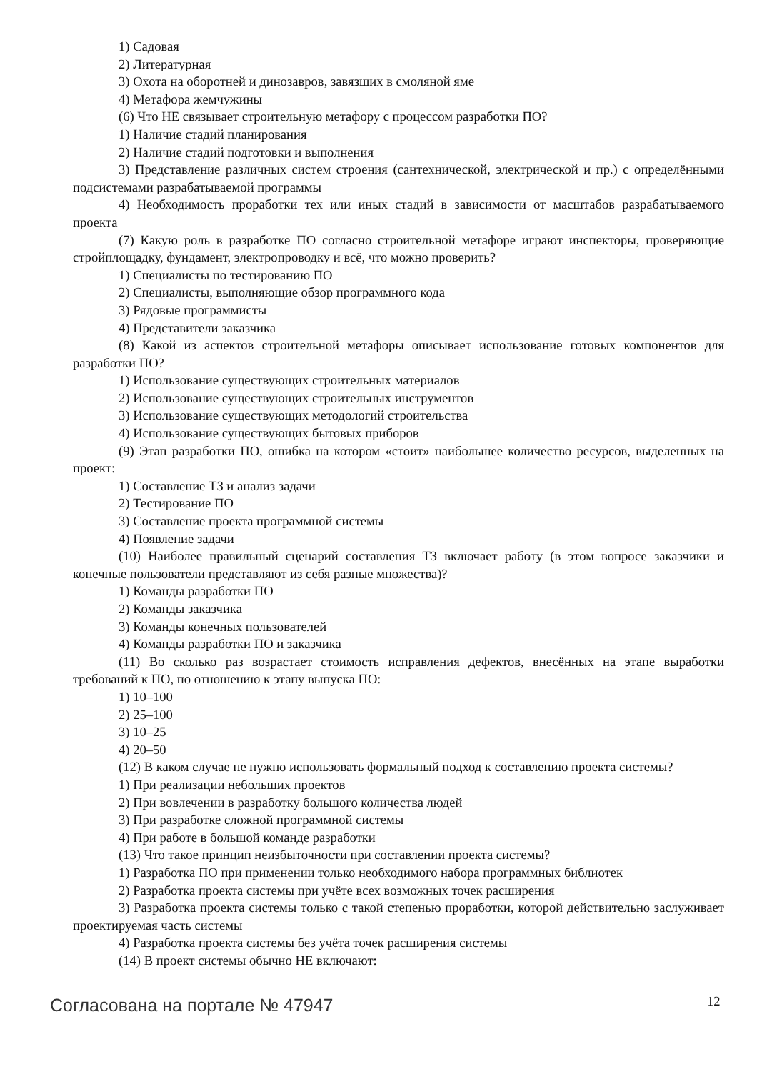1) Садовая
2) Литературная
3) Охота на оборотней и динозавров, завязших в смоляной яме
4) Метафора жемчужины
(6) Что НЕ связывает строительную метафору с процессом разработки ПО?
1) Наличие стадий планирования
2) Наличие стадий подготовки и выполнения
3) Представление различных систем строения (сантехнической, электрической и пр.) с определёнными подсистемами разрабатываемой программы
4) Необходимость проработки тех или иных стадий в зависимости от масштабов разрабатываемого проекта
(7) Какую роль в разработке ПО согласно строительной метафоре играют инспекторы, проверяющие стройплощадку, фундамент, электропроводку и всё, что можно проверить?
1) Специалисты по тестированию ПО
2) Специалисты, выполняющие обзор программного кода
3) Рядовые программисты
4) Представители заказчика
(8) Какой из аспектов строительной метафоры описывает использование готовых компонентов для разработки ПО?
1) Использование существующих строительных материалов
2) Использование существующих строительных инструментов
3) Использование существующих методологий строительства
4) Использование существующих бытовых приборов
(9) Этап разработки ПО, ошибка на котором «стоит» наибольшее количество ресурсов, выделенных на проект:
1) Составление ТЗ и анализ задачи
2) Тестирование ПО
3) Составление проекта программной системы
4) Появление задачи
(10) Наиболее правильный сценарий составления ТЗ включает работу (в этом вопросе заказчики и конечные пользователи представляют из себя разные множества)?
1) Команды разработки ПО
2) Команды заказчика
3) Команды конечных пользователей
4) Команды разработки ПО и заказчика
(11) Во сколько раз возрастает стоимость исправления дефектов, внесённых на этапе выработки требований к ПО, по отношению к этапу выпуска ПО:
1) 10–100
2) 25–100
3) 10–25
4) 20–50
(12) В каком случае не нужно использовать формальный подход к составлению проекта системы?
1) При реализации небольших проектов
2) При вовлечении в разработку большого количества людей
3) При разработке сложной программной системы
4) При работе в большой команде разработки
(13) Что такое принцип неизбыточности при составлении проекта системы?
1) Разработка ПО при применении только необходимого набора программных библиотек
2) Разработка проекта системы при учёте всех возможных точек расширения
3) Разработка проекта системы только с такой степенью проработки, которой действительно заслуживает проектируемая часть системы
4) Разработка проекта системы без учёта точек расширения системы
(14) В проект системы обычно НЕ включают:
Согласована на портале № 47947 12